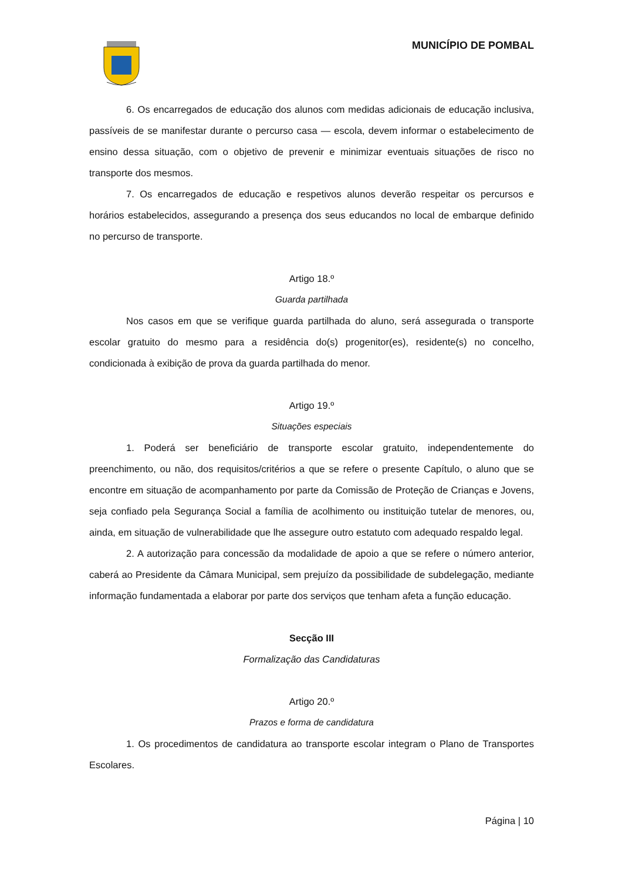MUNICÍPIO DE POMBAL
6. Os encarregados de educação dos alunos com medidas adicionais de educação inclusiva, passíveis de se manifestar durante o percurso casa — escola, devem informar o estabelecimento de ensino dessa situação, com o objetivo de prevenir e minimizar eventuais situações de risco no transporte dos mesmos.
7. Os encarregados de educação e respetivos alunos deverão respeitar os percursos e horários estabelecidos, assegurando a presença dos seus educandos no local de embarque definido no percurso de transporte.
Artigo 18.º
Guarda partilhada
Nos casos em que se verifique guarda partilhada do aluno, será assegurada o transporte escolar gratuito do mesmo para a residência do(s) progenitor(es), residente(s) no concelho, condicionada à exibição de prova da guarda partilhada do menor.
Artigo 19.º
Situações especiais
1. Poderá ser beneficiário de transporte escolar gratuito, independentemente do preenchimento, ou não, dos requisitos/critérios a que se refere o presente Capítulo, o aluno que se encontre em situação de acompanhamento por parte da Comissão de Proteção de Crianças e Jovens, seja confiado pela Segurança Social a família de acolhimento ou instituição tutelar de menores, ou, ainda, em situação de vulnerabilidade que lhe assegure outro estatuto com adequado respaldo legal.
2. A autorização para concessão da modalidade de apoio a que se refere o número anterior, caberá ao Presidente da Câmara Municipal, sem prejuízo da possibilidade de subdelegação, mediante informação fundamentada a elaborar por parte dos serviços que tenham afeta a função educação.
Secção III
Formalização das Candidaturas
Artigo 20.º
Prazos e forma de candidatura
1. Os procedimentos de candidatura ao transporte escolar integram o Plano de Transportes Escolares.
Página | 10